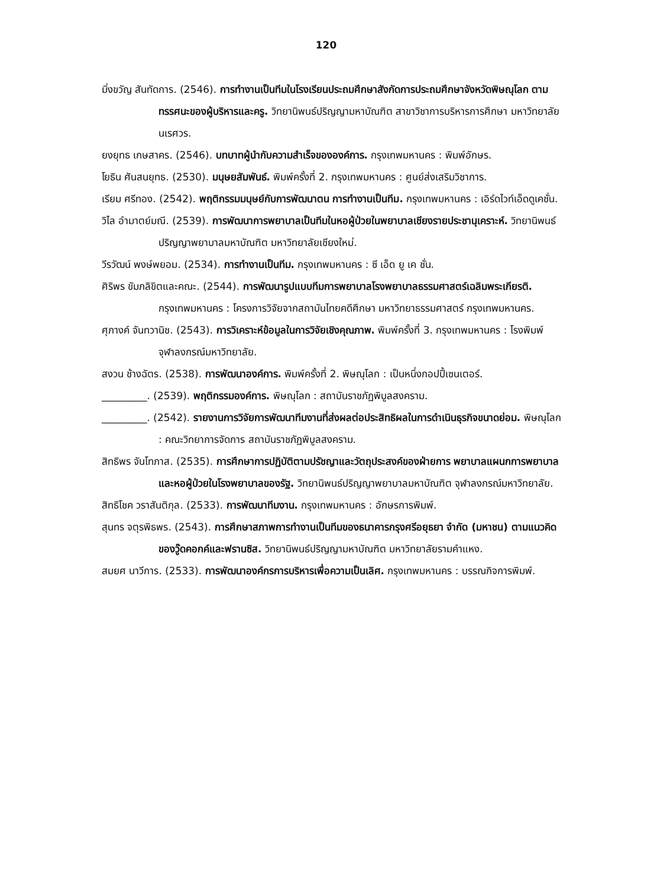120
มิ่งขวัญ สันทัดการ. (2546). การทำงานเป็นทีมในโรงเรียนประถมศึกษาสังกัดการประถมศึกษาจังหวัดพิษณุโลก ตามทรรศนะของผู้บริหารและครู. วิทยานิพนธ์ปริญญามหาบัณฑิต สาขาวิชาการบริหารการศึกษา มหาวิทยาลัยนเรศวร.
ยงยุทธ เกษสาคร. (2546). บทบาทผู้นำกับความสำเร็จขององค์การ. กรุงเทพมหานคร : พิมพ์อักษร.
โยธิน ศันสนยุทธ. (2530). มนุษยสัมพันธ์. พิมพ์ครั้งที่ 2. กรุงเทพมหานคร : ศูนย์ส่งเสริมวิชาการ.
เรียม ศรีทอง. (2542). พฤติกรรมมนุษย์กับการพัฒนาตน การทำงานเป็นทีม. กรุงเทพมหานคร : เอิร์ดไวท์เอ็ดดูเคชั่น.
วิไล อำมาตย์มณี. (2539). การพัฒนาการพยาบาลเป็นทีมในหอผู้ป่วยในพยาบาลเชียงรายประชานุเคราะห์. วิทยานิพนธ์ปริญญาพยาบาลมหาบัณฑิต มหาวิทยาลัยเชียงใหม่.
วีรวัฒน์ พงษ์พยอม. (2534). การทำงานเป็นทีม. กรุงเทพมหานคร : ซี เอ็ด ยู เค ชั่น.
ศิริพร ขัมภลิขิตและคณะ. (2544). การพัฒนารูปแบบทีมการพยาบาลโรงพยาบาลธรรมศาสตร์เฉลิมพระเกียรติ. กรุงเทพมหานคร : โครงการวิจัยจากสถาบันไทยคดีศึกษา มหาวิทยาธรรมศาสตร์ กรุงเทพมหานคร.
ศุภางค์ จันทวานิช. (2543). การวิเคราะห์ข้อมูลในการวิจัยเชิงคุณภาพ. พิมพ์ครั้งที่ 3. กรุงเทพมหานคร : โรงพิมพ์จุฬาลงกรณ์มหาวิทยาลัย.
สงวน ช้างฉัตร. (2538). การพัฒนาองค์การ. พิมพ์ครั้งที่ 2. พิษณุโลก : เป็นหนึ่งกอปปี้เซนเตอร์.
_________. (2539). พฤติกรรมองค์การ. พิษณุโลก : สถาบันราชภัฏพิบูลสงคราม.
_________. (2542). รายงานการวิจัยการพัฒนาทีมงานที่ส่งผลต่อประสิทธิผลในการดำเนินธุรกิจขนาดย่อม. พิษณุโลก : คณะวิทยาการจัดการ สถาบันราชภัฏพิบูลสงคราม.
สิทธิพร จันโทภาส. (2535). การศึกษาการปฏิบัติตามปรัชญาและวัตถุประสงค์ของฝ่ายการ พยาบาลแผนกการพยาบาลและหอผู้ป่วยในโรงพยาบาลของรัฐ. วิทยานิพนธ์ปริญญาพยาบาลมหาบัณฑิต จุฬาลงกรณ์มหาวิทยาลัย.
สิทธิโชค วราสันติกุล. (2533). การพัฒนาทีมงาน. กรุงเทพมหานคร : อักษรการพิมพ์.
สุนทร จตุรพิธพร. (2543). การศึกษาสภาพการทำงานเป็นทีมของธนาคารกรุงศรีอยุธยา จำกัด (มหาชน) ตามแนวคิดของวู๊ดคอกค์และฟรานซิส. วิทยานิพนธ์ปริญญามหาบัณฑิต มหาวิทยาลัยรามคำแหง.
สมยศ นาวีการ. (2533). การพัฒนาองค์กรการบริหารเพื่อความเป็นเลิศ. กรุงเทพมหานคร : บรรณกิจการพิมพ์.